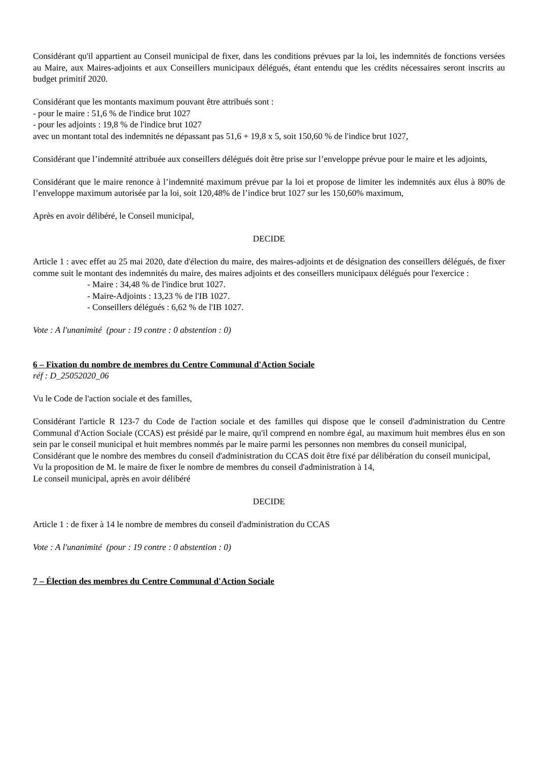Considérant qu'il appartient au Conseil municipal de fixer, dans les conditions prévues par la loi, les indemnités de fonctions versées au Maire, aux Maires-adjoints et aux Conseillers municipaux délégués, étant entendu que les crédits nécessaires seront inscrits au budget primitif 2020.
Considérant que les montants maximum pouvant être attribués sont :
- pour le maire : 51,6 % de l'indice brut 1027
- pour les adjoints : 19,8 % de l'indice brut 1027
avec un montant total des indemnités ne dépassant pas 51,6 + 19,8 x 5, soit 150,60 % de l'indice brut 1027,
Considérant que l’indemnité attribuée aux conseillers délégués doit être prise sur l’enveloppe prévue pour le maire et les adjoints,
Considérant que le maire renonce à l’indemnité maximum prévue par la loi et propose de limiter les indemnités aux élus à 80% de l’enveloppe maximum autorisée par la loi, soit 120,48% de l’indice brut 1027 sur les 150,60% maximum,
Après en avoir délibéré, le Conseil municipal,
DECIDE
Article 1 : avec effet au 25 mai 2020, date d'élection du maire, des maires-adjoints et de désignation des conseillers délégués, de fixer comme suit le montant des indemnités du maire, des maires adjoints et des conseillers municipaux délégués pour l'exercice :
- Maire : 34,48 % de l'indice brut 1027.
- Maire-Adjoints : 13,23 % de l'IB 1027.
- Conseillers délégués : 6,62 % de l'IB 1027.
Vote : A l'unanimité (pour : 19 contre : 0 abstention : 0)
6 – Fixation du nombre de membres du Centre Communal d'Action Sociale
réf : D_25052020_06
Vu le Code de l'action sociale et des familles,
Considérant l'article R 123-7 du Code de l'action sociale et des familles qui dispose que le conseil d'administration du Centre Communal d'Action Sociale (CCAS) est présidé par le maire, qu'il comprend en nombre égal, au maximum huit membres élus en son sein par le conseil municipal et huit membres nommés par le maire parmi les personnes non membres du conseil municipal,
Considérant que le nombre des membres du conseil d'administration du CCAS doit être fixé par délibération du conseil municipal,
Vu la proposition de M. le maire de fixer le nombre de membres du conseil d'administration à 14,
Le conseil municipal, après en avoir délibéré
DECIDE
Article 1 : de fixer à 14 le nombre de membres du conseil d'administration du CCAS
Vote : A l'unanimité (pour : 19 contre : 0 abstention : 0)
7 – Élection des membres du Centre Communal d'Action Sociale